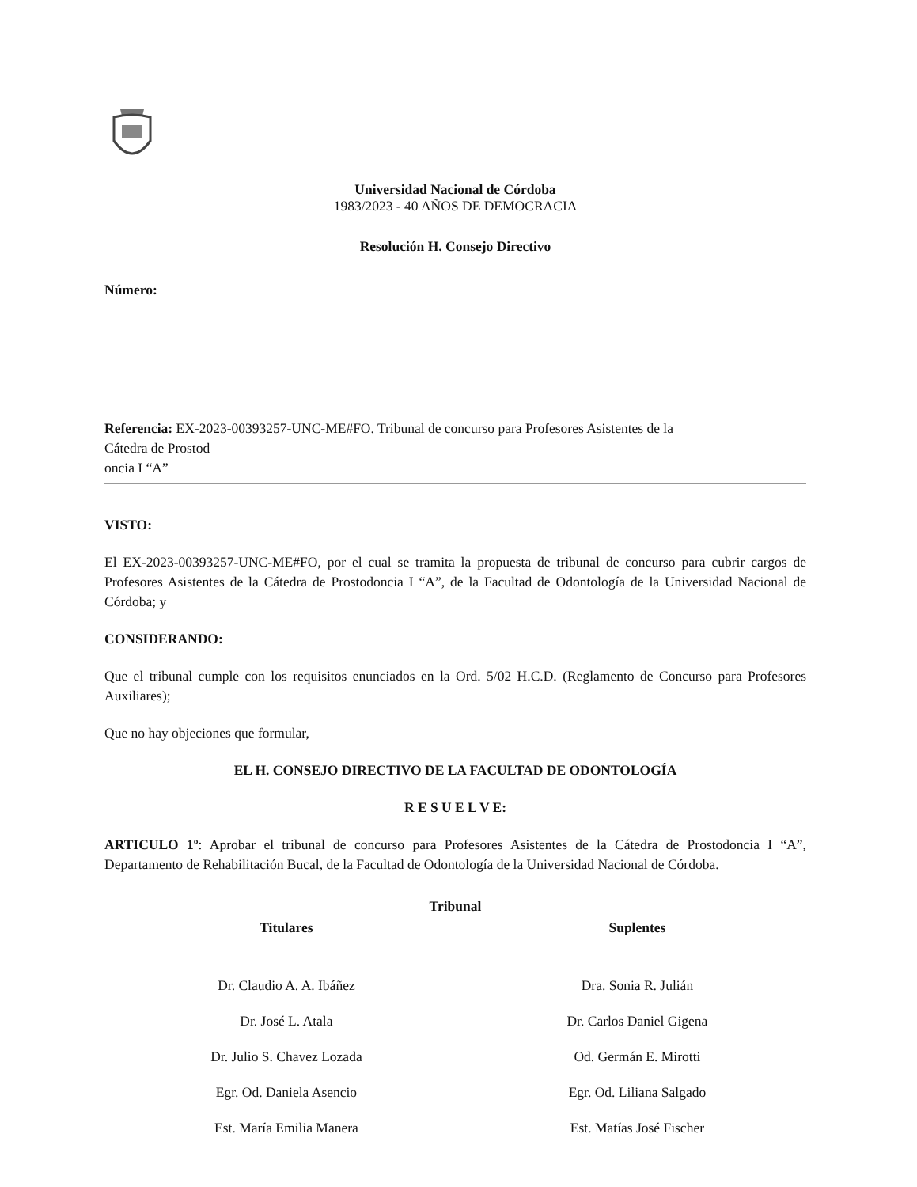Universidad Nacional de Córdoba
1983/2023 - 40 AÑOS DE DEMOCRACIA
Resolución H. Consejo Directivo
Número:
Referencia: EX-2023-00393257-UNC-ME#FO. Tribunal de concurso para Profesores Asistentes de la
Cátedra de Prostod
oncia I “A”
VISTO:
El EX-2023-00393257-UNC-ME#FO, por el cual se tramita la propuesta de tribunal de concurso para cubrir cargos de Profesores Asistentes de la Cátedra de Prostodoncia I “A”, de la Facultad de Odontología de la Universidad Nacional de Córdoba; y
CONSIDERANDO:
Que el tribunal cumple con los requisitos enunciados en la Ord. 5/02 H.C.D. (Reglamento de Concurso para Profesores Auxiliares);
Que no hay objeciones que formular,
EL H. CONSEJO DIRECTIVO DE LA FACULTAD DE ODONTOLOGÍA
R E S U E L V E:
ARTICULO 1º: Aprobar el tribunal de concurso para Profesores Asistentes de la Cátedra de Prostodoncia I “A”, Departamento de Rehabilitación Bucal, de la Facultad de Odontología de la Universidad Nacional de Córdoba.
| Tribunal | |
| --- | --- |
| Titulares | Suplentes |
| Dr. Claudio A. A. Ibáñez | Dra. Sonia R. Julián |
| Dr. José L. Atala | Dr. Carlos Daniel Gigena |
| Dr. Julio S. Chavez Lozada | Od. Germán E. Mirotti |
| Egr. Od. Daniela Asencio | Egr. Od. Liliana Salgado |
| Est. María Emilia Manera | Est. Matías José Fischer |